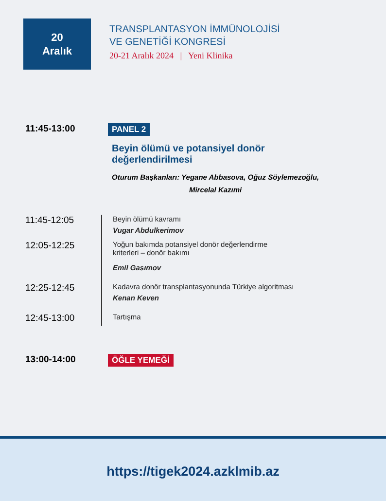20
Aralık
TRANSPLANTASYON İMMÜNOLOJİSİ
VE GENETİĞİ KONGRESİ
20-21 Aralık 2024 | Yeni Klinika
11:45-13:00
PANEL 2
Beyin ölümü ve potansiyel donör
değerlendirilmesi
Oturum Başkanları: Yegane Abbasova, Oğuz Söylemezoğlu,
Mircelal Kazımi
11:45-12:05
Beyin ölümü kavramı
Vugar Abdulkerimov
12:05-12:25
Yoğun bakımda potansiyel donör değerlendirme
kriterleri – donör bakımı
Emil Gasımov
12:25-12:45
Kadavra donör transplantasyonunda Türkiye algoritması
Kenan Keven
12:45-13:00
Tartışma
13:00-14:00
ÖĞLE YEMEĞİ
https://tigek2024.azklmib.az